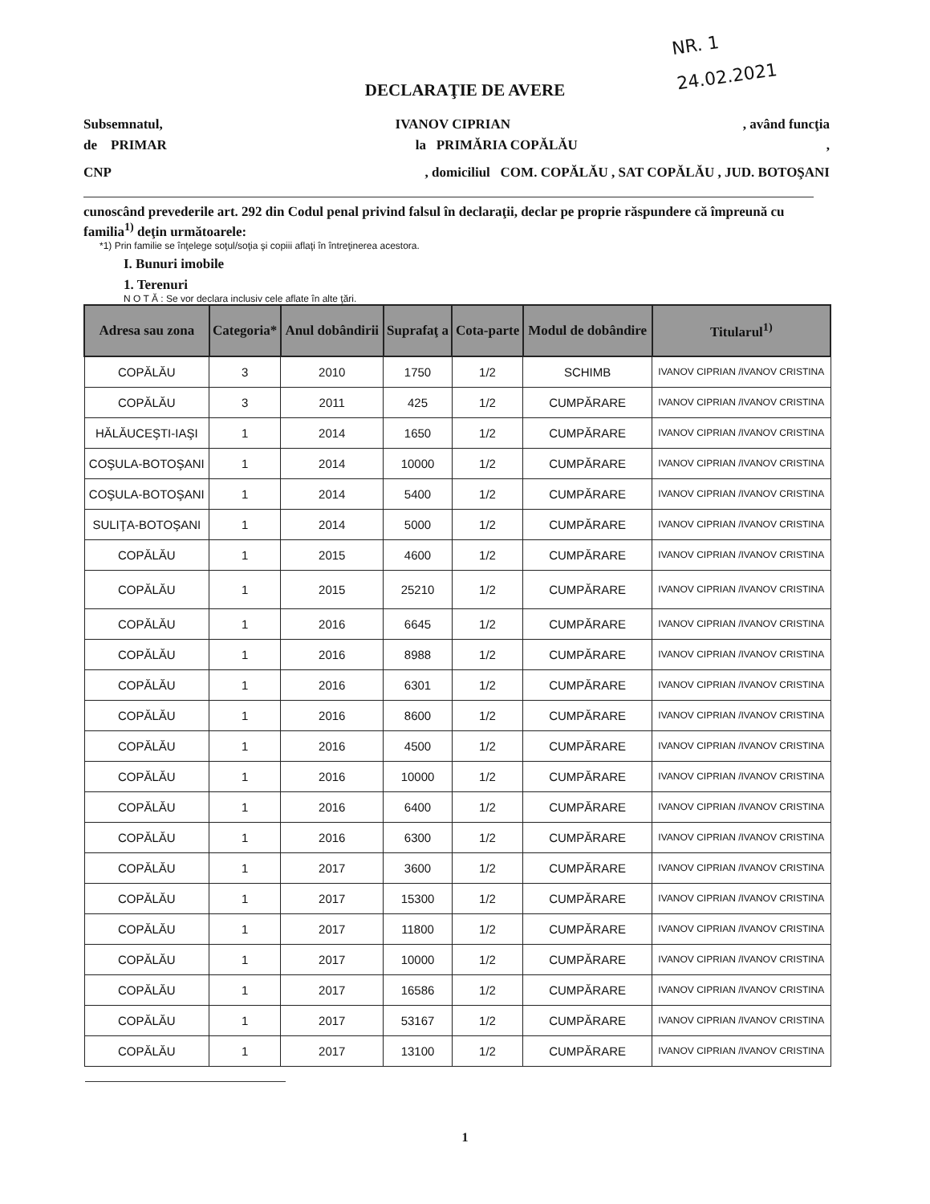NR. 1
24.02.2021
DECLARAŢIE DE AVERE
Subsemnatul, IVANOV CIPRIAN, având funcţia
de PRIMAR la PRIMĂRIA COPĂLĂU,
CNP, domiciliul COM. COPĂLĂU , SAT COPĂLĂU , JUD. BOTOŞANI
cunoscând prevederile art. 292 din Codul penal privind falsul în declaraţii, declar pe proprie răspundere că împreună cu familia<sup>1)</sup> deţin următoarele:
*1) Prin familie se înţelege soţul/soţia şi copiii aflaţi în întreţinerea acestora.
I. Bunuri imobile
1. Terenuri
N O T Ă : Se vor declara inclusiv cele aflate în alte ţări.
| Adresa sau zona | Categoria* | Anul dobândirii | Suprafaţ a | Cota-parte | Modul de dobândire | Titularul<sup>1)</sup> |
| --- | --- | --- | --- | --- | --- | --- |
| COPĂLĂU | 3 | 2010 | 1750 | 1/2 | SCHIMB | IVANOV CIPRIAN /IVANOV CRISTINA |
| COPĂLĂU | 3 | 2011 | 425 | 1/2 | CUMPĂRARE | IVANOV CIPRIAN /IVANOV CRISTINA |
| HĂLĂUCEŞTI-IAŞI | 1 | 2014 | 1650 | 1/2 | CUMPĂRARE | IVANOV CIPRIAN /IVANOV CRISTINA |
| COŞULA-BOTOŞANI | 1 | 2014 | 10000 | 1/2 | CUMPĂRARE | IVANOV CIPRIAN /IVANOV CRISTINA |
| COŞULA-BOTOŞANI | 1 | 2014 | 5400 | 1/2 | CUMPĂRARE | IVANOV CIPRIAN /IVANOV CRISTINA |
| SULIŢA-BOTOŞANI | 1 | 2014 | 5000 | 1/2 | CUMPĂRARE | IVANOV CIPRIAN /IVANOV CRISTINA |
| COPĂLĂU | 1 | 2015 | 4600 | 1/2 | CUMPĂRARE | IVANOV CIPRIAN /IVANOV CRISTINA |
| COPĂLĂU | 1 | 2015 | 25210 | 1/2 | CUMPĂRARE | IVANOV CIPRIAN /IVANOV CRISTINA |
| COPĂLĂU | 1 | 2016 | 6645 | 1/2 | CUMPĂRARE | IVANOV CIPRIAN /IVANOV CRISTINA |
| COPĂLĂU | 1 | 2016 | 8988 | 1/2 | CUMPĂRARE | IVANOV CIPRIAN /IVANOV CRISTINA |
| COPĂLĂU | 1 | 2016 | 6301 | 1/2 | CUMPĂRARE | IVANOV CIPRIAN /IVANOV CRISTINA |
| COPĂLĂU | 1 | 2016 | 8600 | 1/2 | CUMPĂRARE | IVANOV CIPRIAN /IVANOV CRISTINA |
| COPĂLĂU | 1 | 2016 | 4500 | 1/2 | CUMPĂRARE | IVANOV CIPRIAN /IVANOV CRISTINA |
| COPĂLĂU | 1 | 2016 | 10000 | 1/2 | CUMPĂRARE | IVANOV CIPRIAN /IVANOV CRISTINA |
| COPĂLĂU | 1 | 2016 | 6400 | 1/2 | CUMPĂRARE | IVANOV CIPRIAN /IVANOV CRISTINA |
| COPĂLĂU | 1 | 2016 | 6300 | 1/2 | CUMPĂRARE | IVANOV CIPRIAN /IVANOV CRISTINA |
| COPĂLĂU | 1 | 2017 | 3600 | 1/2 | CUMPĂRARE | IVANOV CIPRIAN /IVANOV CRISTINA |
| COPĂLĂU | 1 | 2017 | 15300 | 1/2 | CUMPĂRARE | IVANOV CIPRIAN /IVANOV CRISTINA |
| COPĂLĂU | 1 | 2017 | 11800 | 1/2 | CUMPĂRARE | IVANOV CIPRIAN /IVANOV CRISTINA |
| COPĂLĂU | 1 | 2017 | 10000 | 1/2 | CUMPĂRARE | IVANOV CIPRIAN /IVANOV CRISTINA |
| COPĂLĂU | 1 | 2017 | 16586 | 1/2 | CUMPĂRARE | IVANOV CIPRIAN /IVANOV CRISTINA |
| COPĂLĂU | 1 | 2017 | 53167 | 1/2 | CUMPĂRARE | IVANOV CIPRIAN /IVANOV CRISTINA |
| COPĂLĂU | 1 | 2017 | 13100 | 1/2 | CUMPĂRARE | IVANOV CIPRIAN /IVANOV CRISTINA |
1